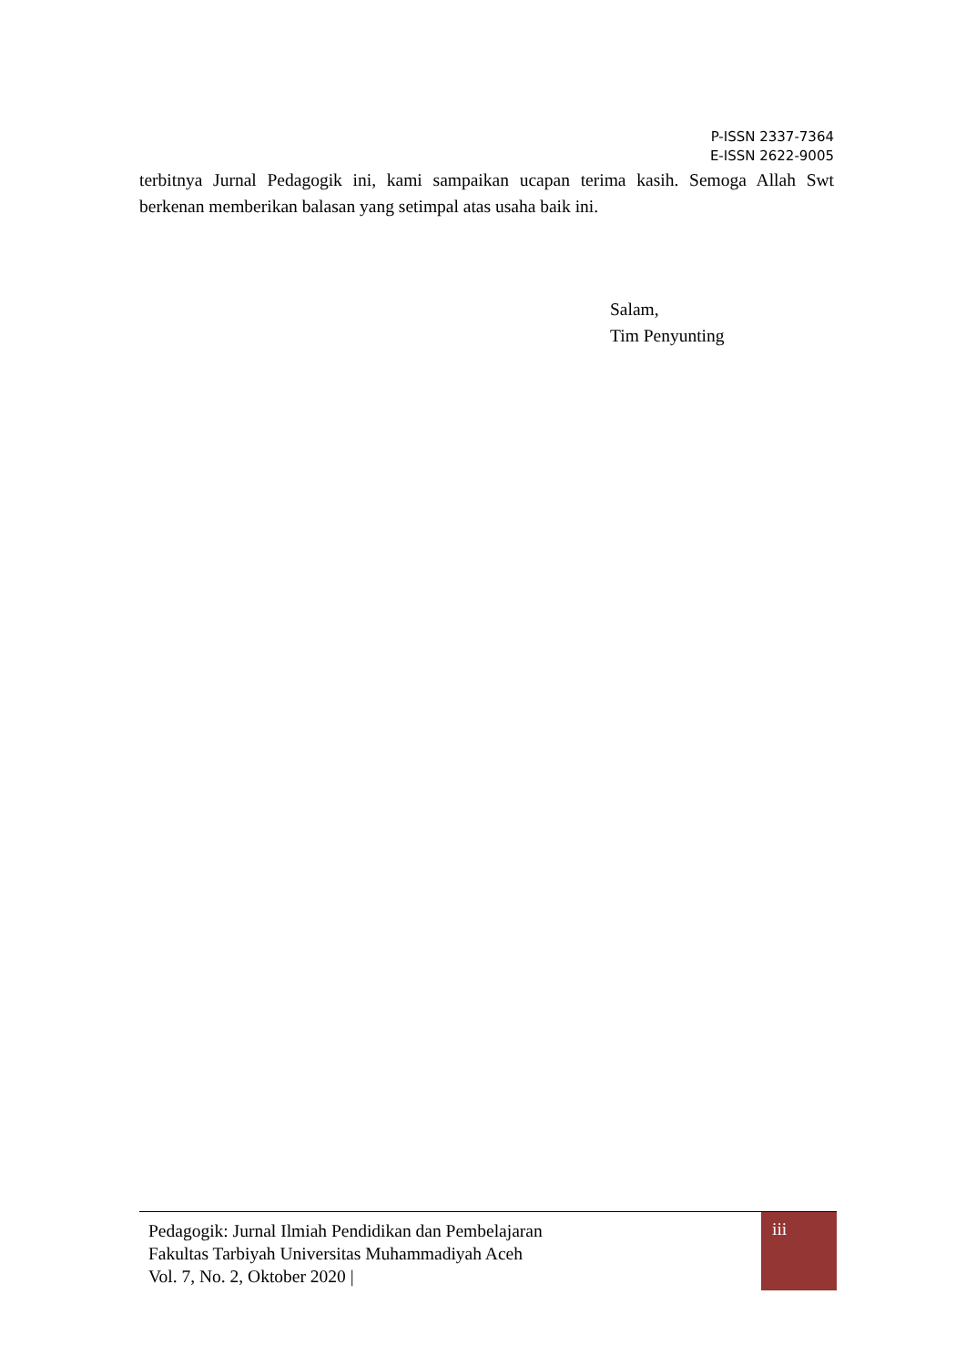P-ISSN 2337-7364
E-ISSN 2622-9005
terbitnya Jurnal Pedagogik ini, kami sampaikan ucapan terima kasih. Semoga Allah Swt berkenan memberikan balasan yang setimpal atas usaha baik ini.
Salam,
Tim Penyunting
Pedagogik: Jurnal Ilmiah Pendidikan dan Pembelajaran
Fakultas Tarbiyah Universitas Muhammadiyah Aceh
Vol. 7, No. 2, Oktober 2020 |
iii